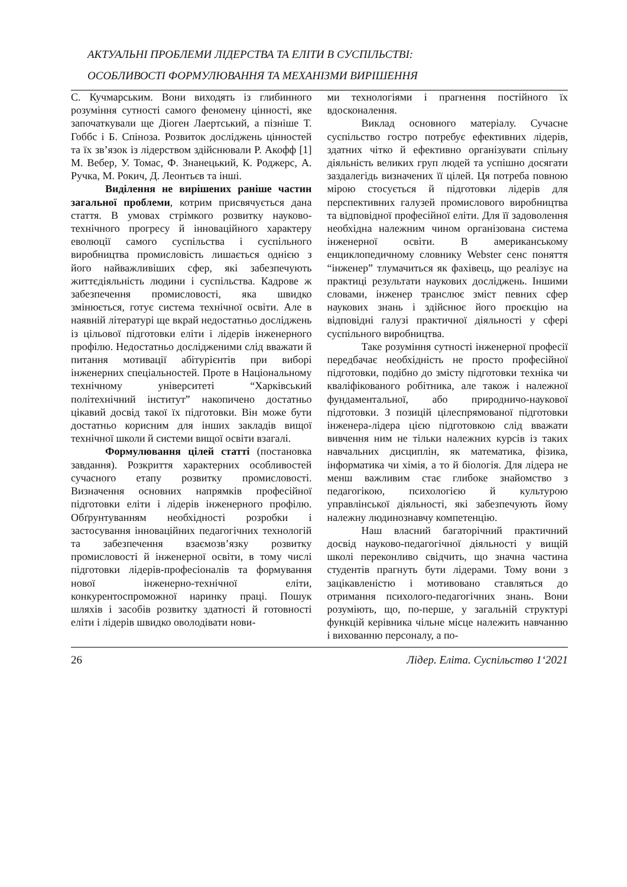АКТУАЛЬНІ ПРОБЛЕМИ ЛІДЕРСТВА ТА ЕЛІТИ В СУСПІЛЬСТВІ:
ОСОБЛИВОСТІ ФОРМУЛЮВАННЯ ТА МЕХАНІЗМИ ВИРІШЕННЯ
С. Кучмарським. Вони виходять із глибинного розуміння сутності самого феномену цінності, яке започаткували ще Діоген Лаертський, а пізніше Т. Гоббс і Б. Спіноза. Розвиток досліджень цінностей та їх зв’язок із лідерством здійснювали Р. Акофф [1] М. Вебер, У. Томас, Ф. Знанецький, К. Роджерс, А. Ручка, М. Рокич, Д. Леонтьєв та інші.
Виділення не вирішених раніше частин загальної проблеми, котрим присвячується дана стаття. В умовах стрімкого розвитку науково-технічного прогресу й інноваційного характеру еволюції самого суспільства і суспільного виробництва промисловість лишається однією з його найважливіших сфер, які забезпечують життєдіяльність людини і суспільства. Кадрове ж забезпечення промисловості, яка швидко змінюється, готує система технічної освіти. Але в наявній літературі ще вкрай недостатньо досліджень із цільової підготовки еліти і лідерів інженерного профілю. Недостатньо дослідженими слід вважати й питання мотивації абітурієнтів при виборі інженерних спеціальностей. Проте в Національному технічному університеті “Харківський політехнічний інститут” накопичено достатньо цікавий досвід такої їх підготовки. Він може бути достатньо корисним для інших закладів вищої технічної школи й системи вищої освіти взагалі.
Формулювання цілей статті (постановка завдання). Розкриття характерних особливостей сучасного етапу розвитку промисловості. Визначення основних напрямків професійної підготовки еліти і лідерів інженерного профілю. Обґрунтуванням необхідності розробки і застосування інноваційних педагогічних технологій та забезпечення взаємозв’язку розвитку промисловості й інженерної освіти, в тому числі підготовки лідерів-професіоналів та формування нової інженерно-технічної еліти, конкурентоспроможної наринку праці. Пошук шляхів і засобів розвитку здатності й готовності еліти і лідерів швидко оволодівати нови-
ми технологіями і прагнення постійного їх вдосконалення.
Виклад основного матеріалу. Сучасне суспільство гостро потребує ефективних лідерів, здатних чітко й ефективно організувати спільну діяльність великих груп людей та успішно досягати заздалегідь визначених її цілей. Ця потреба повною мірою стосується й підготовки лідерів для перспективних галузей промислового виробництва та відповідної професійної еліти. Для її задоволення необхідна належним чином організована система інженерної освіти. В американському енциклопедичному словнику Webster сенс поняття “інженер” тлумачиться як фахівець, що реалізує на практиці результати наукових досліджень. Іншими словами, інженер транслює зміст певних сфер наукових знань і здійснює його проєкцію на відповідні галузі практичної діяльності у сфері суспільного виробництва.
Таке розуміння сутності інженерної професії передбачає необхідність не просто професійної підготовки, подібно до змісту підготовки техніка чи кваліфікованого робітника, але також і належної фундаментальної, або природничо-наукової підготовки. З позицій цілеспрямованої підготовки інженера-лідера цією підготовкою слід вважати вивчення ним не тільки належних курсів із таких навчальних дисциплін, як математика, фізика, інформатика чи хімія, а то й біологія. Для лідера не менш важливим стає глибоке знайомство з педагогікою, психологією й культурою управлінської діяльності, які забезпечують йому належну людинознавчу компетенцію.
Наш власний багаторічний практичний досвід науково-педагогічної діяльності у вищій школі переконливо свідчить, що значна частина студентів прагнуть бути лідерами. Тому вони з зацікавленістю і мотивовано ставляться до отримання психолого-педагогічних знань. Вони розуміють, що, по-перше, у загальній структурі функцій керівника чільне місце належить навчанню і вихованню персоналу, а по-
26 Лідер. Еліта. Суспільство 1‘2021